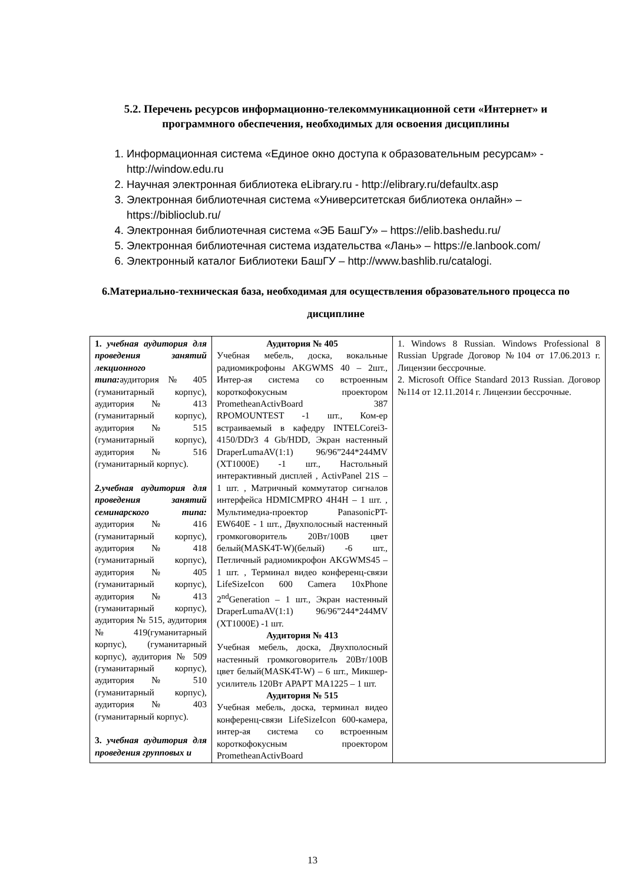5.2. Перечень ресурсов информационно-телекоммуникационной сети «Интернет» и программного обеспечения, необходимых для освоения дисциплины
1. Информационная система «Единое окно доступа к образовательным ресурсам» - http://window.edu.ru
2. Научная электронная библиотека eLibrary.ru - http://elibrary.ru/defaultx.asp
3. Электронная библиотечная система «Университетская библиотека онлайн» – https://biblioclub.ru/
4. Электронная библиотечная система «ЭБ БашГУ» – https://elib.bashedu.ru/
5. Электронная библиотечная система издательства «Лань» – https://e.lanbook.com/
6. Электронный каталог Библиотеки БашГУ – http://www.bashlib.ru/catalogi.
6.Материально-техническая база, необходимая для осуществления образовательного процесса по дисциплине
| 1. учебная аудитория для проведения занятий лекционного типа: аудитория № 405 (гуманитарный корпус), аудитория № 413 (гуманитарный корпус), аудитория № 515 (гуманитарный корпус), аудитория № 516 (гуманитарный корпус). 2.учебная аудитория для проведения занятий семинарского типа: аудитория № 416 (гуманитарный корпус), аудитория № 418 (гуманитарный корпус), аудитория № 405 (гуманитарный корпус), аудитория № 413 (гуманитарный корпус), аудитория № 515, аудитория № 419(гуманитарный корпус), (гуманитарный корпус), аудитория № 509 (гуманитарный корпус), аудитория № 510 (гуманитарный корпус), аудитория № 403 (гуманитарный корпус). 3. учебная аудитория для проведения групповых и | Аудитория № 405 Учебная мебель, доска, вокальные радиомикрофоны AKGWMS 40 – 2шт., Интер-ая система со встроенным короткофокусным проектором PrometheanActivBoard 387 RPOMOUNTEST -1 шт., Ком-ер встраиваемый в кафедру INTELCorei3-4150/DDr3 4 Gb/HDD, Экран настенный DraperLumaAV(1:1) 96/96”244*244MV (XT1000E) -1 шт., Настольный интерактивный дисплей , ActivPanel 21S – 1 шт. , Матричный коммутатор сигналов интерфейса HDMICMPRO 4H4H – 1 шт. , Мультимедиа-проектор PanasonicPT-EW640E - 1 шт., Двухполосный настенный громкоговоритель 20Вт/100В цвет белый(MASK4T-W)(белый) -6 шт., Петличный радиомикрофон AKGWMS45 – 1 шт. , Терминал видео конференц-связи LifeSizeIcon 600 Camera 10xPhone 2<sup>nd</sup>Generation – 1 шт., Экран настенный DraperLumaAV(1:1) 96/96”244*244MV (XT1000E) -1 шт. Аудитория № 413 Учебная мебель, доска, Двухполосный настенный громкоговоритель 20Вт/100В цвет белый(MASK4T-W) – 6 шт., Микшер-усилитель 120Вт АРАРТ МА1225 – 1 шт. Аудитория № 515 Учебная мебель, доска, терминал видео конференц-связи LifeSizeIcon 600-камера, интер-ая система со встроенным короткофокусным проектором PrometheanActivBoard | 1. Windows 8 Russian. Windows Professional 8 Russian Upgrade Договор №104 от 17.06.2013 г. Лицензии бессрочные. 2. Microsoft Office Standard 2013 Russian. Договор №114 от 12.11.2014 г. Лицензии бессрочные. |
13